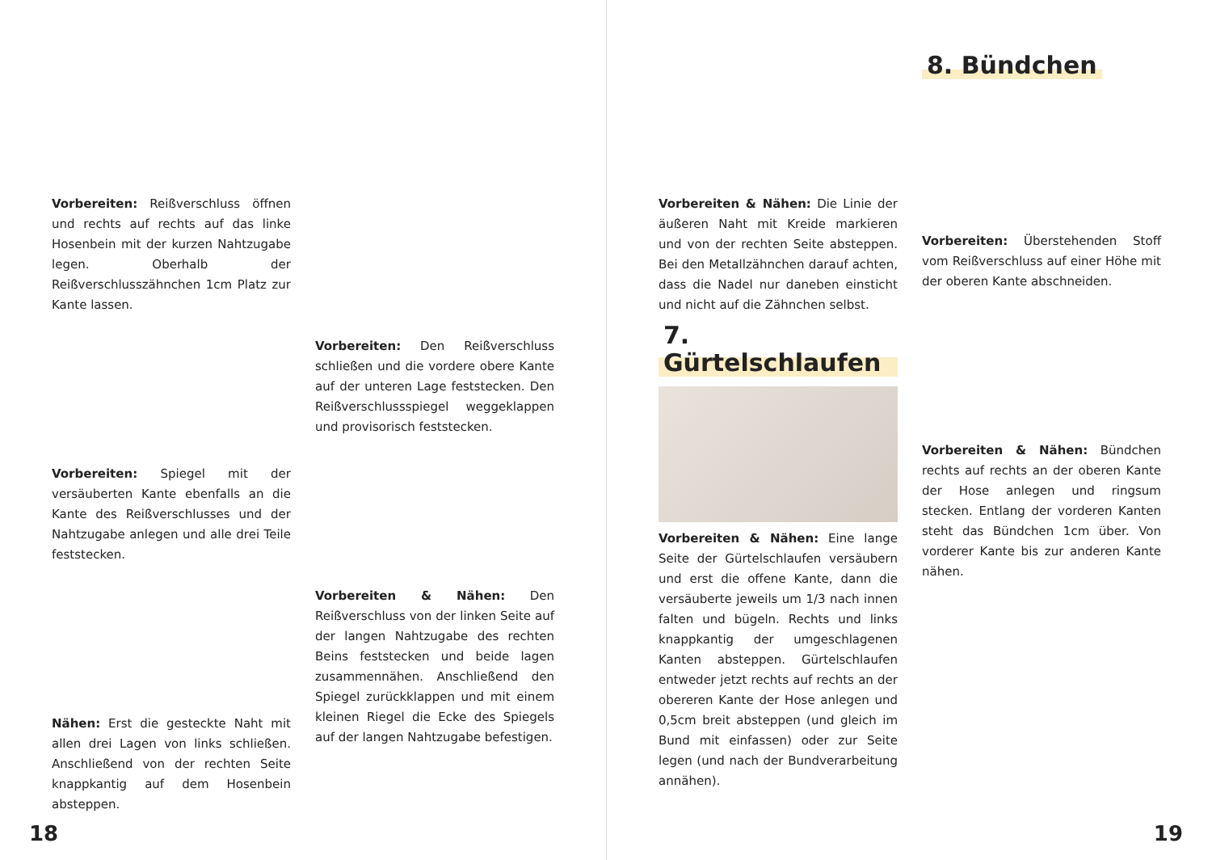Vorbereiten: Reißverschluss öffnen und rechts auf rechts auf das linke Hosenbein mit der kurzen Nahtzugabe legen. Oberhalb der Reißverschlusszähnchen 1cm Platz zur Kante lassen.
Vorbereiten: Spiegel mit der versäuberten Kante ebenfalls an die Kante des Reißverschlusses und der Nahtzugabe anlegen und alle drei Teile feststecken.
Nähen: Erst die gesteckte Naht mit allen drei Lagen von links schließen. Anschließend von der rechten Seite knappkantig auf dem Hosenbein absteppen.
Vorbereiten: Den Reißverschluss schließen und die vordere obere Kante auf der unteren Lage feststecken. Den Reißverschlussspiegel weggeklappen und provisorisch feststecken.
Vorbereiten & Nähen: Den Reißverschluss von der linken Seite auf der langen Nahtzugabe des rechten Beins feststecken und beide lagen zusammennähen. Anschließend den Spiegel zurückklappen und mit einem kleinen Riegel die Ecke des Spiegels auf der langen Nahtzugabe befestigen.
18
Vorbereiten & Nähen: Die Linie der äußeren Naht mit Kreide markieren und von der rechten Seite absteppen. Bei den Metallzähnchen darauf achten, dass die Nadel nur daneben einsticht und nicht auf die Zähnchen selbst.
7. Gürtelschlaufen
Vorbereiten & Nähen: Eine lange Seite der Gürtelschlaufen versäubern und erst die offene Kante, dann die versäuberte jeweils um 1/3 nach innen falten und bügeln. Rechts und links knappkantig der umgeschlagenen Kanten absteppen. Gürtelschlaufen entweder jetzt rechts auf rechts an der obereren Kante der Hose anlegen und 0,5cm breit absteppen (und gleich im Bund mit einfassen) oder zur Seite legen (und nach der Bundverarbeitung annähen).
8. Bündchen
Vorbereiten: Überstehenden Stoff vom Reißverschluss auf einer Höhe mit der oberen Kante abschneiden.
Vorbereiten & Nähen: Bündchen rechts auf rechts an der oberen Kante der Hose anlegen und ringsum stecken. Entlang der vorderen Kanten steht das Bündchen 1cm über. Von vorderer Kante bis zur anderen Kante nähen.
19